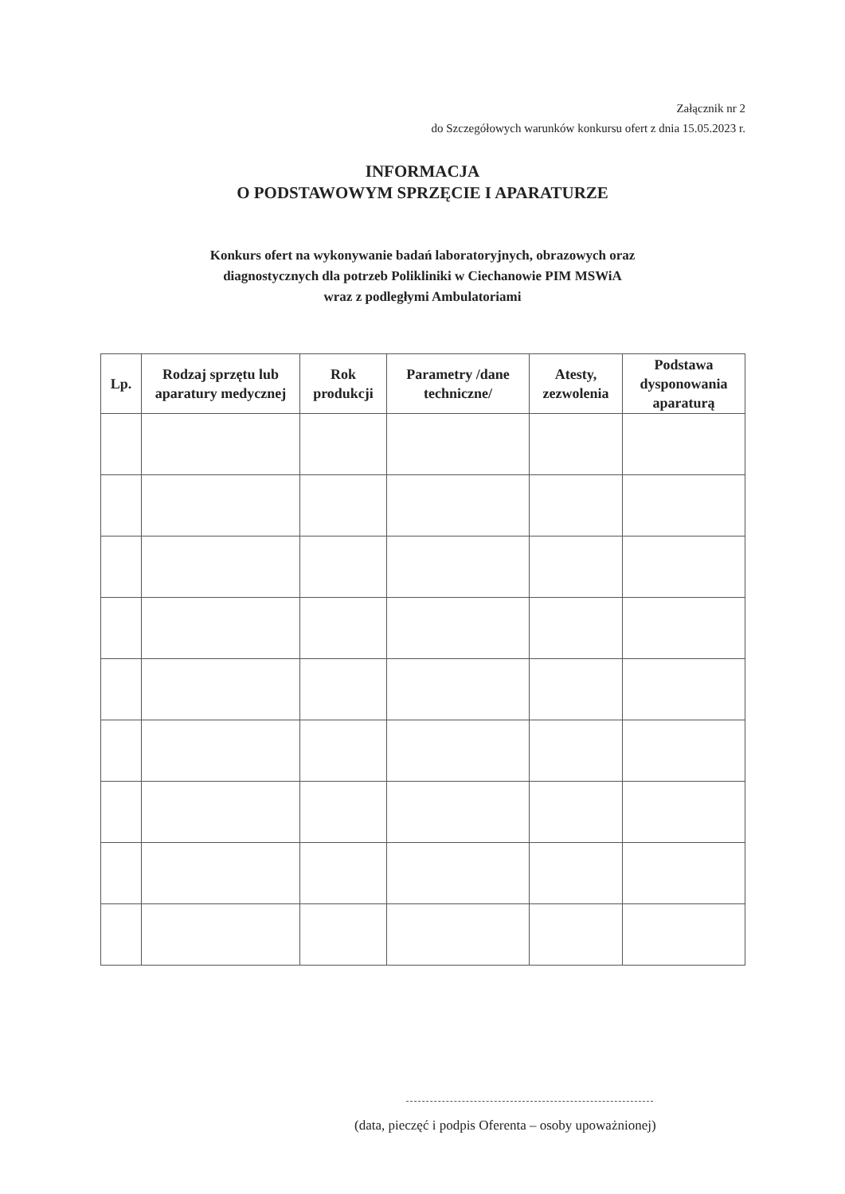Załącznik nr 2
do Szczegółowych warunków konkursu ofert z dnia 15.05.2023 r.
INFORMACJA
O PODSTAWOWYM SPRZĘCIE I APARATURZE
Konkurs ofert na wykonywanie badań laboratoryjnych, obrazowych oraz
diagnostycznych dla potrzeb Polikliniki w Ciechanowie PIM MSWiA
wraz z podległymi Ambulatoriami
| Lp. | Rodzaj sprzętu lub aparatury medycznej | Rok produkcji | Parametry /dane techniczne/ | Atesty, zezwolenia | Podstawa dysponowania aparaturą |
| --- | --- | --- | --- | --- | --- |
(data, pieczęć i podpis Oferenta – osoby upoważnionej)